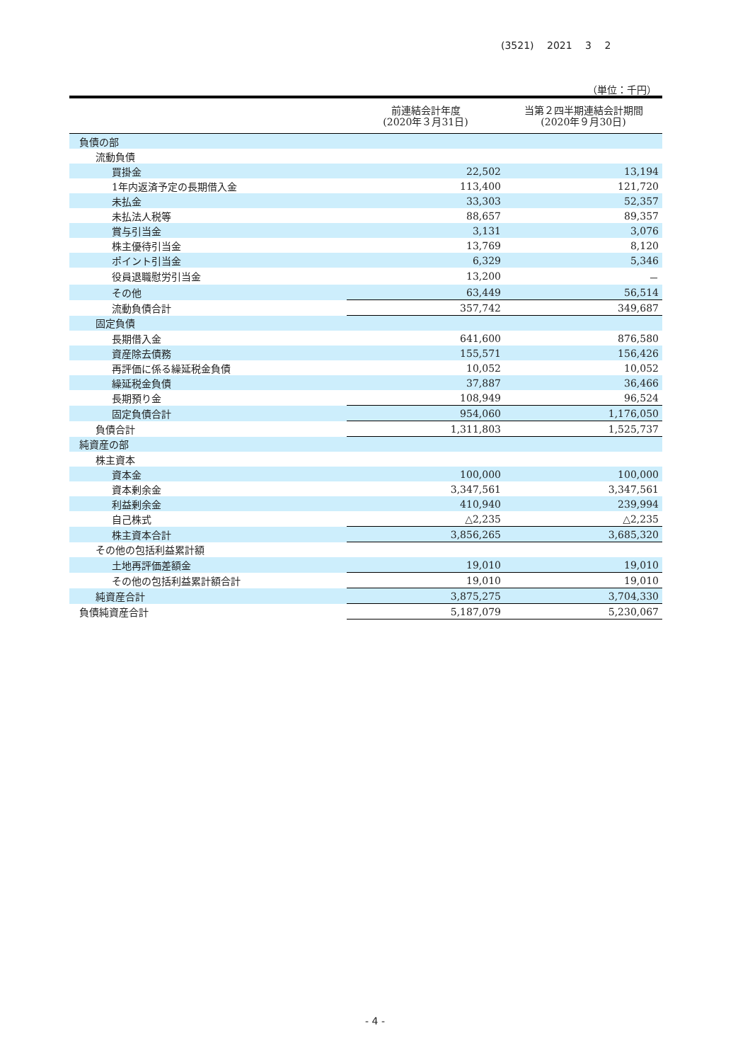(3521) 2021 3 2
（単位：千円）
| | 前連結会計年度 (2020年３月31日) | 当第２四半期連結会計期間 (2020年９月30日) |
| --- | --- | --- |
| 負債の部 | | |
| 流動負債 | | |
| 買掛金 | 22,502 | 13,194 |
| 1年内返済予定の長期借入金 | 113,400 | 121,720 |
| 未払金 | 33,303 | 52,357 |
| 未払法人税等 | 88,657 | 89,357 |
| 賞与引当金 | 3,131 | 3,076 |
| 株主優待引当金 | 13,769 | 8,120 |
| ポイント引当金 | 6,329 | 5,346 |
| 役員退職慰労引当金 | 13,200 | － |
| その他 | 63,449 | 56,514 |
| 流動負債合計 | 357,742 | 349,687 |
| 固定負債 | | |
| 長期借入金 | 641,600 | 876,580 |
| 資産除去債務 | 155,571 | 156,426 |
| 再評価に係る繰延税金負債 | 10,052 | 10,052 |
| 繰延税金負債 | 37,887 | 36,466 |
| 長期預り金 | 108,949 | 96,524 |
| 固定負債合計 | 954,060 | 1,176,050 |
| 負債合計 | 1,311,803 | 1,525,737 |
| 純資産の部 | | |
| 株主資本 | | |
| 資本金 | 100,000 | 100,000 |
| 資本剰余金 | 3,347,561 | 3,347,561 |
| 利益剰余金 | 410,940 | 239,994 |
| 自己株式 | △2,235 | △2,235 |
| 株主資本合計 | 3,856,265 | 3,685,320 |
| その他の包括利益累計額 | | |
| 土地再評価差額金 | 19,010 | 19,010 |
| その他の包括利益累計額合計 | 19,010 | 19,010 |
| 純資産合計 | 3,875,275 | 3,704,330 |
| 負債純資産合計 | 5,187,079 | 5,230,067 |
- 4 -